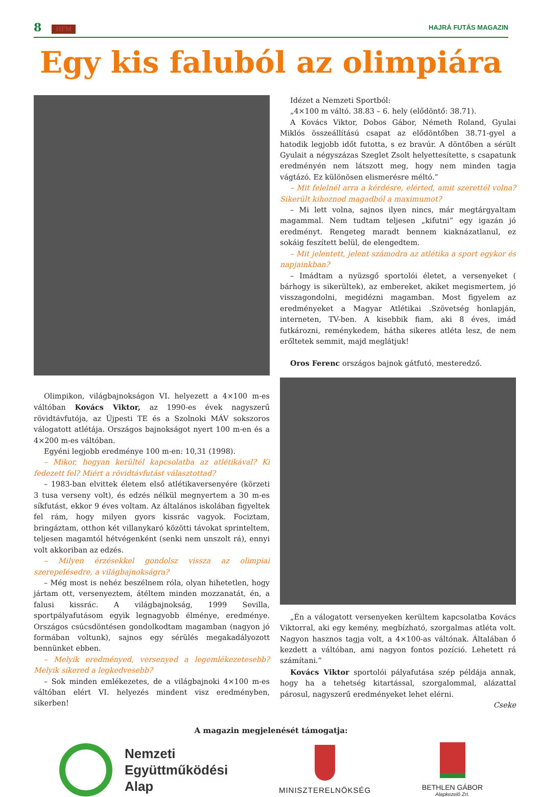8 HFM HAJRÁ FUTÁS MAGAZIN
Egy kis faluból az olimpiára
Olimpikon, világbajnokságon VI. helyezett a 4×100 m-es váltóban Kovács Viktor, az 1990-es évek nagyszerű rövidtávfutója, az Újpesti TE és a Szolnoki MÁV sokszoros válogatott atlétája. Országos bajnokságot nyert 100 m-en és a 4×200 m-es váltóban.
Egyéni legjobb eredménye 100 m-en: 10,31 (1998).
– Mikor, hogyan kerültél kapcsolatba az atlétikával? Ki fedezett fel? Miért a rövidtávfutást választottad?
– 1983-ban elvittek életem első atlétikaversenyére (körzeti 3 tusa verseny volt), és edzés nélkül megnyertem a 30 m-es síkfutást, ekkor 9 éves voltam. Az általános iskolában figyeltek fel rám, hogy milyen gyors kissrác vagyok. Fociztam, bringáztam, otthon két villanykaró közötti távokat sprinteltem, teljesen magamtól hétvégenként (senki nem unszolt rá), ennyi volt akkoriban az edzés.
– Milyen érzésekkel gondolsz vissza az olimpiai szerepelésedre, a világbajnokságra?
– Még most is nehéz beszélnem róla, olyan hihetetlen, hogy jártam ott, versenyeztem, átéltem minden mozzanatát, én, a falusi kissrác. A világbajnokság, 1999 Sevilla, sportpályafutásom egyik legnagyobb élménye, eredménye. Országos csúcsdöntésen gondolkodtam magamban (nagyon jó formában voltunk), sajnos egy sérülés megakadályozott bennünket ebben.
– Melyik eredményed, versenyed a legemlékezetesebb? Melyik sikered a legkedvesebb?
– Sok minden emlékezetes, de a világbajnoki 4×100 m-es váltóban elért VI. helyezés mindent visz eredményben, sikerben!
Idézet a Nemzeti Sportból:
„4×100 m váltó. 38.83 – 6. hely (elődöntő: 38.71).
A Kovács Viktor, Dobos Gábor, Németh Roland, Gyulai Miklós összeállítású csapat az elődöntőben 38.71-gyel a hatodik legjobb időt futotta, s ez bravúr. A döntőben a sérült Gyulait a négyszázas Szeglet Zsolt helyettesítette, s csapatunk eredményén nem látszott meg, hogy nem minden tagja vágtázó. Ez különösen elismerésre méltó.”
– Mit felelnél arra a kérdésre, elérted, amit szerettél volna? Sikerült kihoznod magadból a maximumot?
– Mi lett volna, sajnos ilyen nincs, már megtárgyaltam magammal. Nem tudtam teljesen „kifutni” egy igazán jó eredményt. Rengeteg maradt bennem kiaknázatlanul, ez sokáig feszített belül, de elengedtem.
– Mit jelentett, jelent számodra az atlétika a sport egykor és napjainkban?
– Imádtam a nyüzsgő sportolói életet, a versenyeket ( bárhogy is sikerültek), az embereket, akiket megismertem, jó visszagondolni, megidézni magamban. Most figyelem az eredményeket a Magyar Atlétikai .Szövetség honlapján, interneten, TV-ben. A kisebbik fiam, aki 8 éves, imád futkározni, reménykedem, hátha sikeres atléta lesz, de nem erőltetek semmit, majd meglátjuk!
Oros Ferenc országos bajnok gátfutó, mesteredző.
„Én a válogatott versenyeken kerültem kapcsolatba Kovács Viktorral, aki egy kemény, megbízható, szorgalmas atléta volt. Nagyon hasznos tagja volt, a 4×100-as váltónak. Általában ő kezdett a váltóban, ami nagyon fontos pozíció. Lehetett rá számítani.”
Kovács Viktor sportolói pályafutása szép példája annak, hogy ha a tehetség kitartással, szorgalommal, alázattal párosul, nagyszerű eredményeket lehet elérni.
Cseke
A magazin megjelenését támogatja:
Nemzeti
Együttműködési
Alap
MINISZTERELNÖKSÉG
BETHLEN GÁBOR
Alapkezelő Zrt.